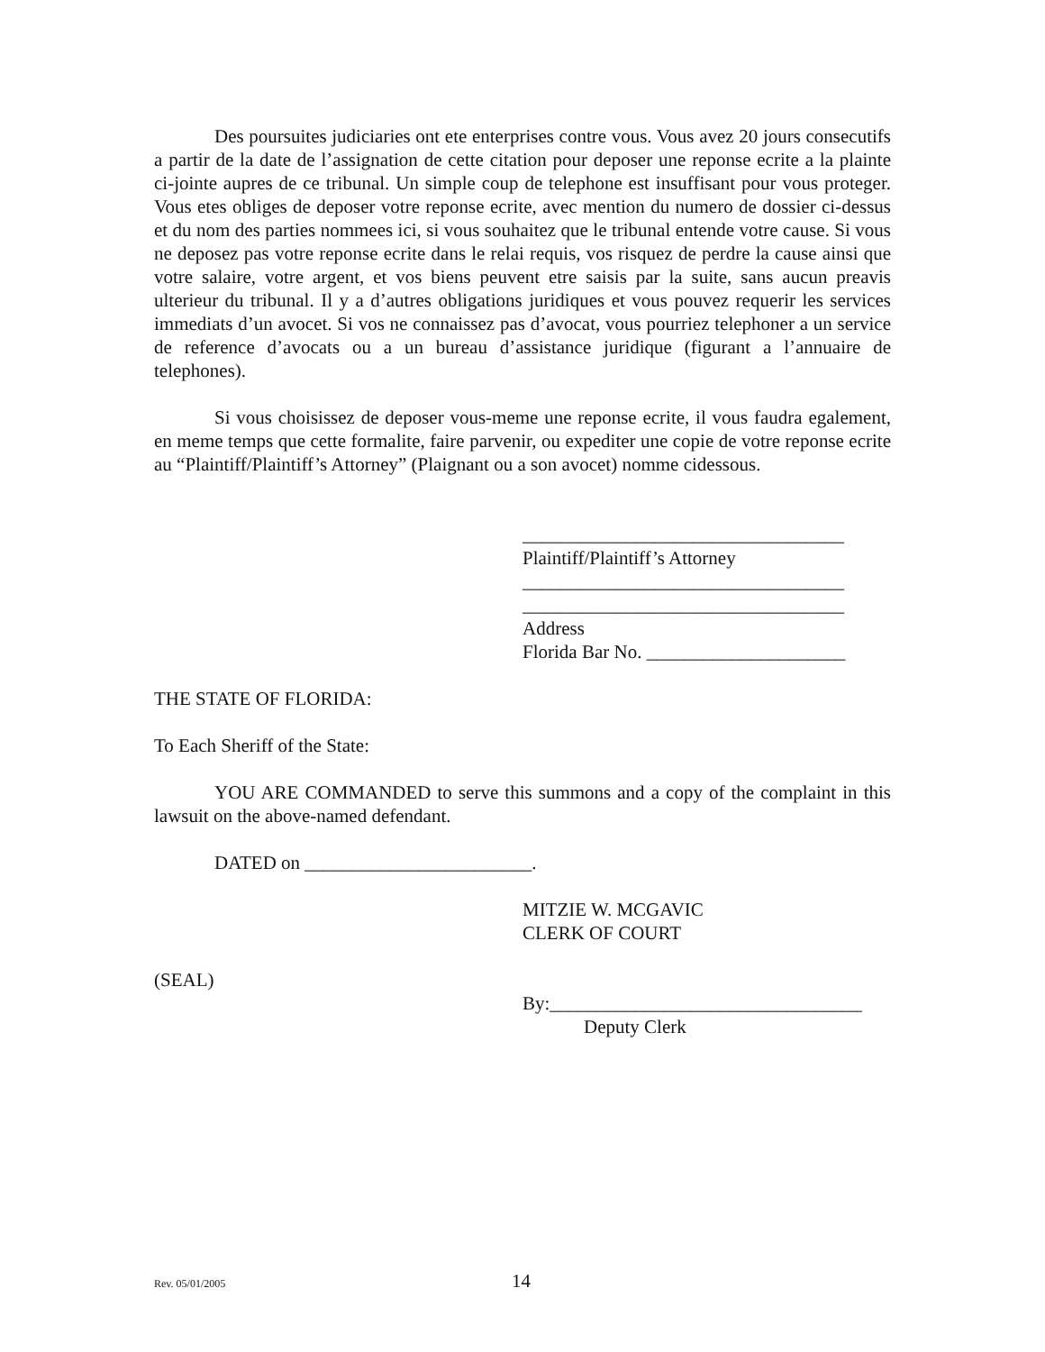Des poursuites judiciaries ont ete enterprises contre vous. Vous avez 20 jours consecutifs a partir de la date de l’assignation de cette citation pour deposer une reponse ecrite a la plainte ci-jointe aupres de ce tribunal. Un simple coup de telephone est insuffisant pour vous proteger. Vous etes obliges de deposer votre reponse ecrite, avec mention du numero de dossier ci-dessus et du nom des parties nommees ici, si vous souhaitez que le tribunal entende votre cause. Si vous ne deposez pas votre reponse ecrite dans le relai requis, vos risquez de perdre la cause ainsi que votre salaire, votre argent, et vos biens peuvent etre saisis par la suite, sans aucun preavis ulterieur du tribunal. Il y a d’autres obligations juridiques et vous pouvez requerir les services immediats d’un avocet. Si vos ne connaissez pas d’avocat, vous pourriez telephoner a un service de reference d’avocats ou a un bureau d’assistance juridique (figurant a l’annuaire de telephones).
Si vous choisissez de deposer vous-meme une reponse ecrite, il vous faudra egalement, en meme temps que cette formalite, faire parvenir, ou expediter une copie de votre reponse ecrite au “Plaintiff/Plaintiff’s Attorney” (Plaignant ou a son avocet) nomme cidessous.
__________________________________
Plaintiff/Plaintiff’s Attorney
__________________________________
__________________________________
Address
Florida Bar No. _____________________
THE STATE OF FLORIDA:
To Each Sheriff of the State:
YOU ARE COMMANDED to serve this summons and a copy of the complaint in this lawsuit on the above-named defendant.
DATED on ________________________.
MITZIE W. MCGAVIC
CLERK OF COURT
(SEAL)
By:_________________________________
Deputy Clerk
Rev. 05/01/2005 14